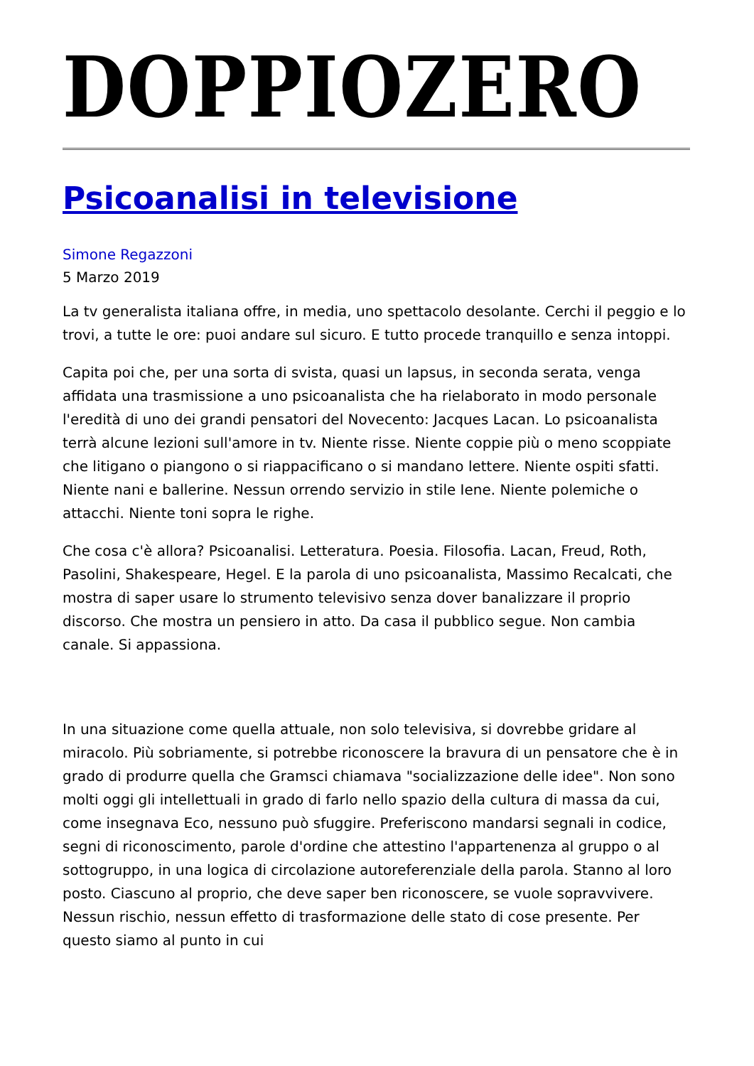DOPPIOZERO
Psicoanalisi in televisione
Simone Regazzoni
5 Marzo 2019
La tv generalista italiana offre, in media, uno spettacolo desolante. Cerchi il peggio e lo trovi, a tutte le ore: puoi andare sul sicuro. E tutto procede tranquillo e senza intoppi.
Capita poi che, per una sorta di svista, quasi un lapsus, in seconda serata, venga affidata una trasmissione a uno psicoanalista che ha rielaborato in modo personale l'eredità di uno dei grandi pensatori del Novecento: Jacques Lacan. Lo psicoanalista terrà alcune lezioni sull'amore in tv. Niente risse. Niente coppie più o meno scoppiate che litigano o piangono o si riappacificano o si mandano lettere. Niente ospiti sfatti. Niente nani e ballerine. Nessun orrendo servizio in stile Iene. Niente polemiche o attacchi. Niente toni sopra le righe.
Che cosa c'è allora? Psicoanalisi. Letteratura. Poesia. Filosofia. Lacan, Freud, Roth, Pasolini, Shakespeare, Hegel. E la parola di uno psicoanalista, Massimo Recalcati, che mostra di saper usare lo strumento televisivo senza dover banalizzare il proprio discorso. Che mostra un pensiero in atto. Da casa il pubblico segue. Non cambia canale. Si appassiona.
In una situazione come quella attuale, non solo televisiva, si dovrebbe gridare al miracolo. Più sobriamente, si potrebbe riconoscere la bravura di un pensatore che è in grado di produrre quella che Gramsci chiamava "socializzazione delle idee". Non sono molti oggi gli intellettuali in grado di farlo nello spazio della cultura di massa da cui, come insegnava Eco, nessuno può sfuggire. Preferiscono mandarsi segnali in codice, segni di riconoscimento, parole d'ordine che attestino l'appartenenza al gruppo o al sottogruppo, in una logica di circolazione autoreferenziale della parola. Stanno al loro posto. Ciascuno al proprio, che deve saper ben riconoscere, se vuole sopravvivere. Nessun rischio, nessun effetto di trasformazione delle stato di cose presente. Per questo siamo al punto in cui